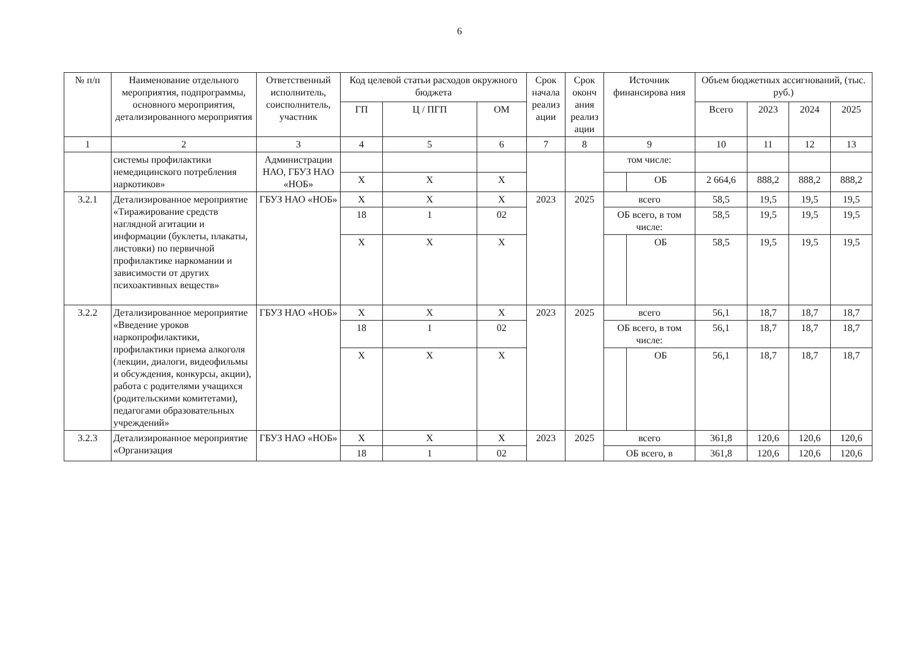6
| № п/п | Наименование отдельного мероприятия, подпрограммы, основного мероприятия, детализированного мероприятия | Ответственный исполнитель, соисполнитель, участник | Код целевой статьи расходов окружного бюджета | | | Срок начала реализ ации | Срок оконч ания реализ ации | Источник финансирова ния | | Объем бюджетных ассигнований, (тыс. руб.) | | | |
| --- | --- | --- | --- | --- | --- | --- | --- | --- | --- | --- | --- | --- | --- |
| | | | ГП | Ц / ПГП | ОМ | | | | | Всего | 2023 | 2024 | 2025 |
| 1 | 2 | 3 | 4 | 5 | 6 | 7 | 8 | 9 | | 10 | 11 | 12 | 13 |
| | системы профилактики немедицинского потребления наркотиков» | Администрации НАО, ГБУЗ НАО «НОБ» | | | | | | том числе: | | | | | |
| | | | Х | Х | Х | | | | ОБ | 2 664,6 | 888,2 | 888,2 | 888,2 |
| 3.2.1 | Детализированное мероприятие «Тиражирование средств наглядной агитации и информации (буклеты, плакаты, листовки) по первичной профилактике наркомании и зависимости от других психоактивных веществ» | ГБУЗ НАО «НОБ» | Х | Х | Х | 2023 | 2025 | всего | | 58,5 | 19,5 | 19,5 | 19,5 |
| | | | 18 | 1 | 02 | | | ОБ всего, в том числе: | | 58,5 | 19,5 | 19,5 | 19,5 |
| | | | Х | Х | Х | | | | ОБ | 58,5 | 19,5 | 19,5 | 19,5 |
| 3.2.2 | Детализированное мероприятие «Введение уроков наркопрофилактики, профилактики приема алкоголя (лекции, диалоги, видеофильмы и обсуждения, конкурсы, акции), работа с родителями учащихся (родительскими комитетами), педагогами образовательных учреждений» | ГБУЗ НАО «НОБ» | Х | Х | Х | 2023 | 2025 | всего | | 56,1 | 18,7 | 18,7 | 18,7 |
| | | | 18 | 1 | 02 | | | ОБ всего, в том числе: | | 56,1 | 18,7 | 18,7 | 18,7 |
| | | | Х | Х | Х | | | | ОБ | 56,1 | 18,7 | 18,7 | 18,7 |
| 3.2.3 | Детализированное мероприятие «Организация | ГБУЗ НАО «НОБ» | Х | Х | Х | 2023 | 2025 | всего | | 361,8 | 120,6 | 120,6 | 120,6 |
| | | | 18 | 1 | 02 | | | ОБ всего, в | | 361,8 | 120,6 | 120,6 | 120,6 |